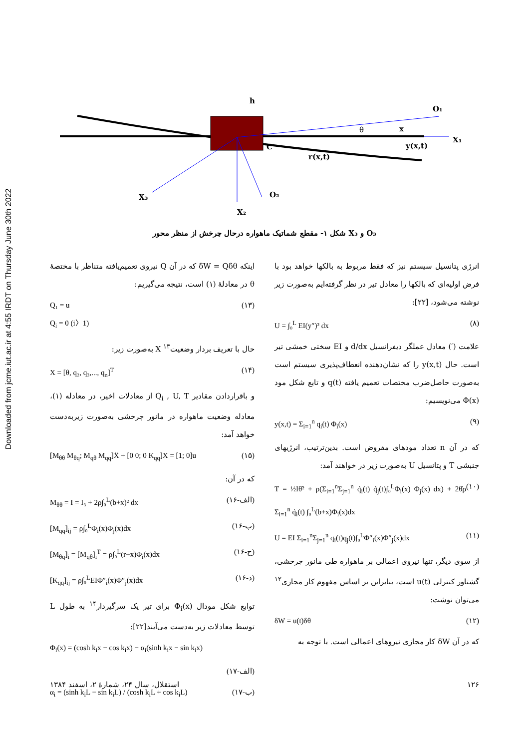Downloaded from jcme.iut.ac.ir at 4:55 IRDT on Thursday June 30th 2022
h
O₁
x
θ
X₁
y(x,t)
C
r(x,t)
X₃
O₂
X₂
شکل ۱- مقطع شماتیک ماهواره درحال چرخش از منظر محور X₃ و O₃
انرژی پتانسیل سیستم نیز که فقط مربوط به بالکها خواهد بود با فرض اولیه‌ای که بالکها را معادل تیر در نظر گرفته‌ایم به‌صورت زیر نوشته می‌شود، [۲۲]:
U = ∫₀<sup>L</sup> EI(y″)² dx (۸)
علامت (′) معادل عملگر دیفرانسیل d/dx و EI سختی خمشی تیر است. حال y(x,t) را که نشان‌دهنده انعطاف‌پذیری سیستم است به‌صورت حاصل‌ضرب مختصات تعمیم یافته q(t) و تابع شکل مود Φ(x) می‌نویسیم:
y(x,t) = Σ<sub>i=1</sub><sup>n</sup> q<sub>i</sub>(t) Φ<sub>i</sub>(x) (۹)
که در آن n تعداد مودهای مفروض است. بدین‌ترتیب، انرژیهای جنبشی T و پتانسیل U به‌صورت زیر در خواهند آمد:
T = ½Iθ̇² + ρ(Σ<sub>i=1</sub><sup>n</sup>Σ<sub>j=1</sub><sup>n</sup> q̇<sub>i</sub>(t) q̇<sub>j</sub>(t)∫₀<sup>L</sup>Φ<sub>i</sub>(x) Φ<sub>j</sub>(x) dx) + 2θ̇ρ Σ<sub>i=1</sub><sup>n</sup> q̇<sub>i</sub>(t) ∫₀<sup>L</sup>(b+x)Φ<sub>i</sub>(x)dx (۱۰)
U = EI Σ<sub>i=1</sub><sup>n</sup>Σ<sub>j=1</sub><sup>n</sup> q<sub>i</sub>(t)q<sub>j</sub>(t)∫₀<sup>L</sup>Φ″<sub>i</sub>(x)Φ″<sub>j</sub>(x)dx (۱۱)
از سوی دیگر، تنها نیروی اعمالی بر ماهواره طی مانور چرخشی، گشتاور کنترلی u(t) است، بنابراین بر اساس مفهوم کار مجازی<sup>۱۲</sup> می‌توان نوشت:
δW = u(t)δθ (۱۲)
که در آن δW کار مجازی نیروهای اعمالی است. با توجه به
اینکه δW = Qδθ که در آن Q نیروی تعمیم‌یافته متناظر با مختصهٔ θ در معادلهٔ (۱) است، نتیجه می‌گیریم:
Q₁ = u
Q<sub>i</sub> = 0 (i〉1) (۱۳)
حال با تعریف بردار وضعیت<sup>۱۳</sup> X به‌صورت زیر:
X = [θ, q₂, q₃,..., q<sub>n</sub>]<sup>T</sup> (۱۴)
و باقراردادن مقادیر Q<sub>i</sub> , U, T از معادلات اخیر، در معادله (۱)، معادله وضعیت ماهواره در مانور چرخشی به‌صورت زیربه‌دست خواهد آمد:
[M<sub>θθ</sub> M<sub>θq</sub>; M<sub>qθ</sub> M<sub>qq</sub>]Ẍ + [0 0; 0 K<sub>qq</sub>]X = [1; 0]u (۱۵)
که در آن:
M<sub>θθ</sub> = I = I₃ + 2ρ∫₀<sup>L</sup>(b+x)² dx (۱۶-الف)
[M<sub>qq</sub>]<sub>ij</sub> = ρ∫₀<sup>L</sup>Φ<sub>i</sub>(x)Φ<sub>j</sub>(x)dx (۱۶-ب)
[M<sub>θq</sub>]<sub>i</sub> = [M<sub>qθ</sub>]<sub>i</sub><sup>T</sup> = ρ∫₀<sup>L</sup>(r+x)Φ<sub>i</sub>(x)dx (۱۶-ج)
[K<sub>qq</sub>]<sub>ij</sub> = ρ∫₀<sup>L</sup>EIΦ″<sub>i</sub>(x)Φ″<sub>j</sub>(x)dx (۱۶-د)
توابع شکل مودال Φ<sub>i</sub>(x) برای تیر یک سرگیردار<sup>۱۴</sup> به طول L توسط معادلات زیر به‌دست می‌آیند[۲۲]:
Φ<sub>i</sub>(x) = (cosh k<sub>i</sub>x − cos k<sub>i</sub>x) − α<sub>i</sub>(sinh k<sub>i</sub>x − sin k<sub>i</sub>x)
(۱۷-الف)
α<sub>i</sub> = (sinh k<sub>i</sub>L − sin k<sub>i</sub>L) / (cosh k<sub>i</sub>L + cos k<sub>i</sub>L) (۱۷-ب)
۱۲۶ استقلال، سال ۲۴، شمارهٔ ۲، اسفند ۱۳۸۴